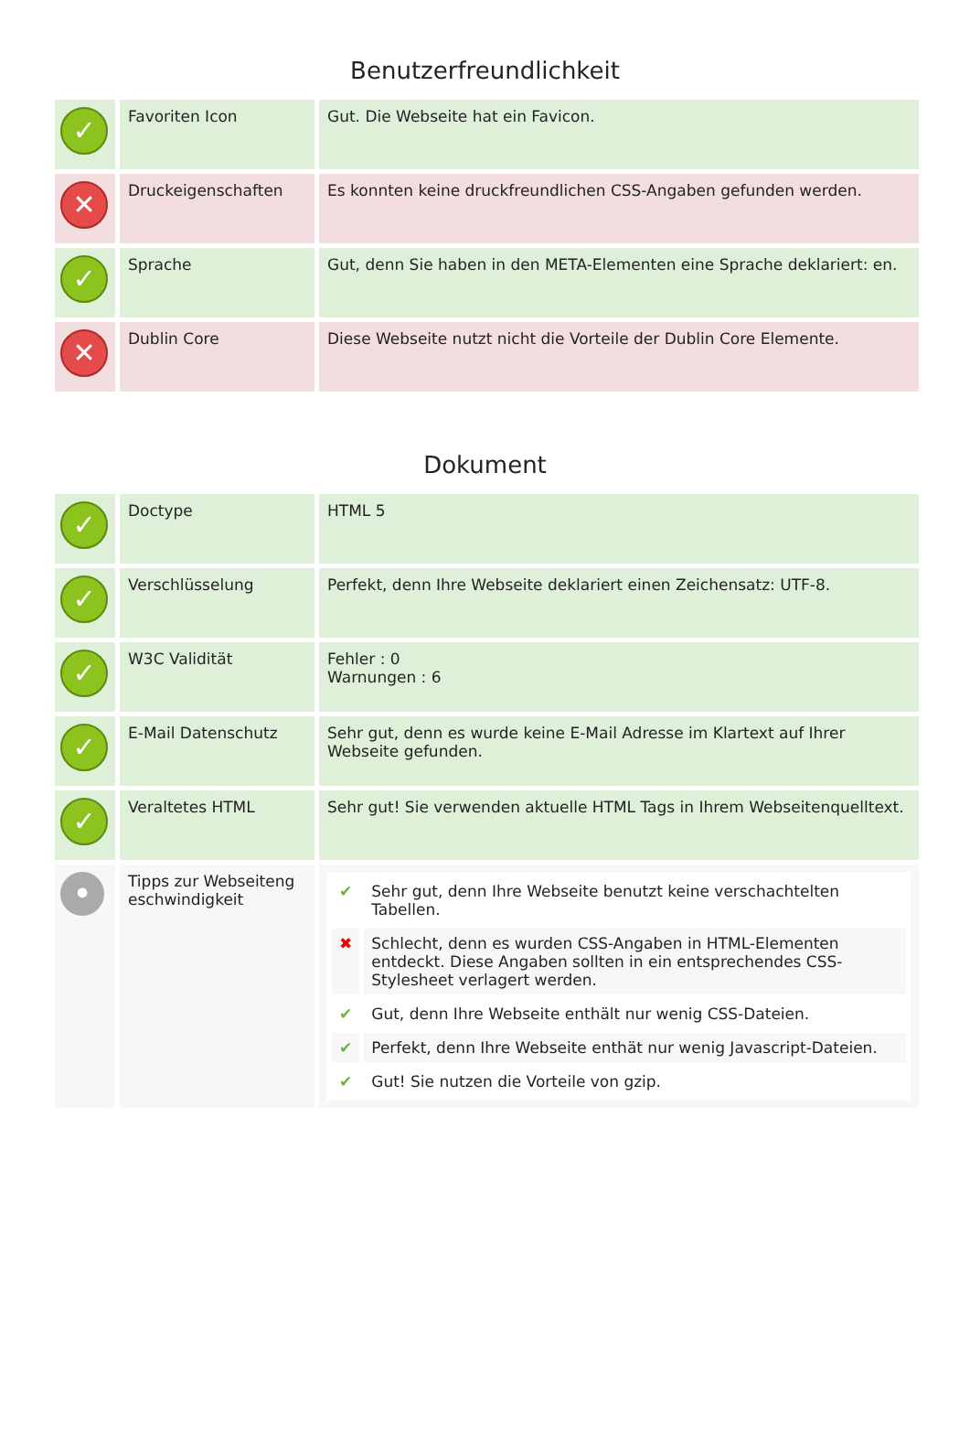Benutzerfreundlichkeit
| ✓ | Favoriten Icon | Gut. Die Webseite hat ein Favicon. |
| ✕ | Druckeigenschaften | Es konnten keine druckfreundlichen CSS-Angaben gefunden werden. |
| ✓ | Sprache | Gut, denn Sie haben in den META-Elementen eine Sprache deklariert: en. |
| ✕ | Dublin Core | Diese Webseite nutzt nicht die Vorteile der Dublin Core Elemente. |
Dokument
| ✓ | Doctype | HTML 5 |
| ✓ | Verschlüsselung | Perfekt, denn Ihre Webseite deklariert einen Zeichensatz: UTF-8. |
| ✓ | W3C Validität | Fehler : 0 Warnungen : 6 |
| ✓ | E-Mail Datenschutz | Sehr gut, denn es wurde keine E-Mail Adresse im Klartext auf Ihrer Webseite gefunden. |
| ✓ | Veraltetes HTML | Sehr gut! Sie verwenden aktuelle HTML Tags in Ihrem Webseitenquelltext. |
| • | Tipps zur Webseiteng eschwindigkeit | / ✔ / Sehr gut, denn Ihre Webseite benutzt keine verschachtelten Tabellen. / / ✖ / Schlecht, denn es wurden CSS-Angaben in HTML-Elementen entdeckt. Diese Angaben sollten in ein entsprechendes CSS-Stylesheet verlagert werden. / / ✔ / Gut, denn Ihre Webseite enthält nur wenig CSS-Dateien. / / ✔ / Perfekt, denn Ihre Webseite enthät nur wenig Javascript-Dateien. / / ✔ / Gut! Sie nutzen die Vorteile von gzip. / |